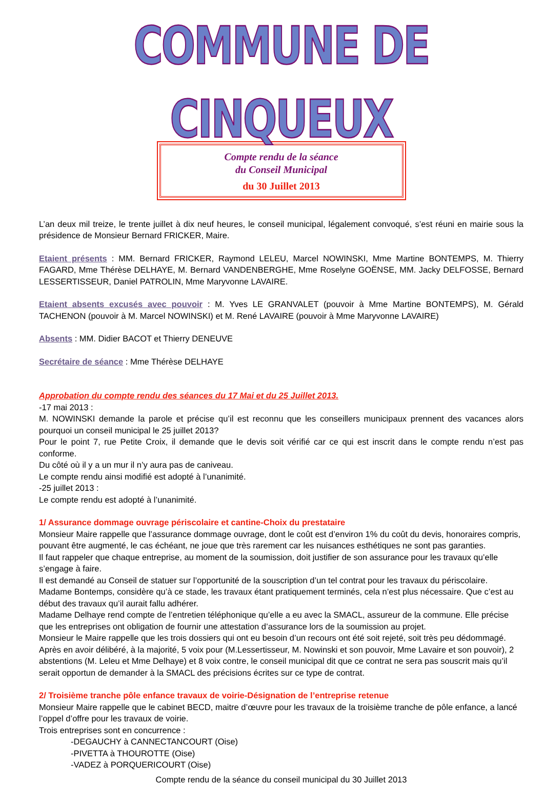COMMUNE DE CINQUEUX
Compte rendu de la séance
du Conseil Municipal
du 30 Juillet 2013
L’an deux mil treize, le trente juillet à dix neuf heures, le conseil municipal, légalement convoqué, s’est réuni en mairie sous la présidence de Monsieur Bernard FRICKER, Maire.
Etaient présents : MM. Bernard FRICKER, Raymond LELEU, Marcel NOWINSKI, Mme Martine BONTEMPS, M. Thierry FAGARD, Mme Thérèse DELHAYE, M. Bernard VANDENBERGHE, Mme Roselyne GOËNSE, MM. Jacky DELFOSSE, Bernard LESSERTISSEUR, Daniel PATROLIN, Mme Maryvonne LAVAIRE.
Etaient absents excusés avec pouvoir : M. Yves LE GRANVALET (pouvoir à Mme Martine BONTEMPS), M. Gérald TACHENON (pouvoir à M. Marcel NOWINSKI) et M. René LAVAIRE (pouvoir à Mme Maryvonne LAVAIRE)
Absents : MM. Didier BACOT et Thierry DENEUVE
Secrétaire de séance : Mme Thérèse DELHAYE
Approbation du compte rendu des séances du 17 Mai et du 25 Juillet 2013.
-17 mai 2013 :
M. NOWINSKI demande la parole et précise qu’il est reconnu que les conseillers municipaux prennent des vacances alors pourquoi un conseil municipal le 25 juillet 2013?
Pour le point 7, rue Petite Croix, il demande que le devis soit vérifié car ce qui est inscrit dans le compte rendu n’est pas conforme.
Du côté où il y a un mur il n’y aura pas de caniveau.
Le compte rendu ainsi modifié est adopté à l’unanimité.
-25 juillet 2013 :
Le compte rendu est adopté à l’unanimité.
1/ Assurance dommage ouvrage périscolaire et cantine-Choix du prestataire
Monsieur Maire rappelle que l’assurance dommage ouvrage, dont le coût est d’environ 1% du coût du devis, honoraires compris, pouvant être augmenté, le cas échéant, ne joue que très rarement car les nuisances esthétiques ne sont pas garanties.
Il faut rappeler que chaque entreprise, au moment de la soumission, doit justifier de son assurance pour les travaux qu’elle s’engage à faire.
Il est demandé au Conseil de statuer sur l’opportunité de la souscription d’un tel contrat pour les travaux du périscolaire.
Madame Bontemps, considère qu’à ce stade, les travaux étant pratiquement terminés, cela n’est plus nécessaire. Que c’est au début des travaux qu’il aurait fallu adhérer.
Madame Delhaye rend compte de l’entretien téléphonique qu’elle a eu avec la SMACL, assureur de la commune. Elle précise que les entreprises ont obligation de fournir une attestation d’assurance lors de la soumission au projet.
Monsieur le Maire rappelle que les trois dossiers qui ont eu besoin d’un recours ont été soit rejeté, soit très peu dédommagé.
Après en avoir délibéré, à la majorité, 5 voix pour (M.Lessertisseur, M. Nowinski et son pouvoir, Mme Lavaire et son pouvoir), 2 abstentions (M. Leleu et Mme Delhaye) et 8 voix contre, le conseil municipal dit que ce contrat ne sera pas souscrit mais qu’il serait opportun de demander à la SMACL des précisions écrites sur ce type de contrat.
2/ Troisième tranche pôle enfance travaux de voirie-Désignation de l’entreprise retenue
Monsieur Maire rappelle que le cabinet BECD, maitre d’œuvre pour les travaux de la troisième tranche de pôle enfance, a lancé l’oppel d’offre pour les travaux de voirie.
Trois entreprises sont en concurrence :
-DEGAUCHY à CANNECTANCOURT (Oise)
-PIVETTA à THOUROTTE (Oise)
-VADEZ à PORQUERICOURT (Oise)
Compte rendu de la séance du conseil municipal du 30 Juillet 2013